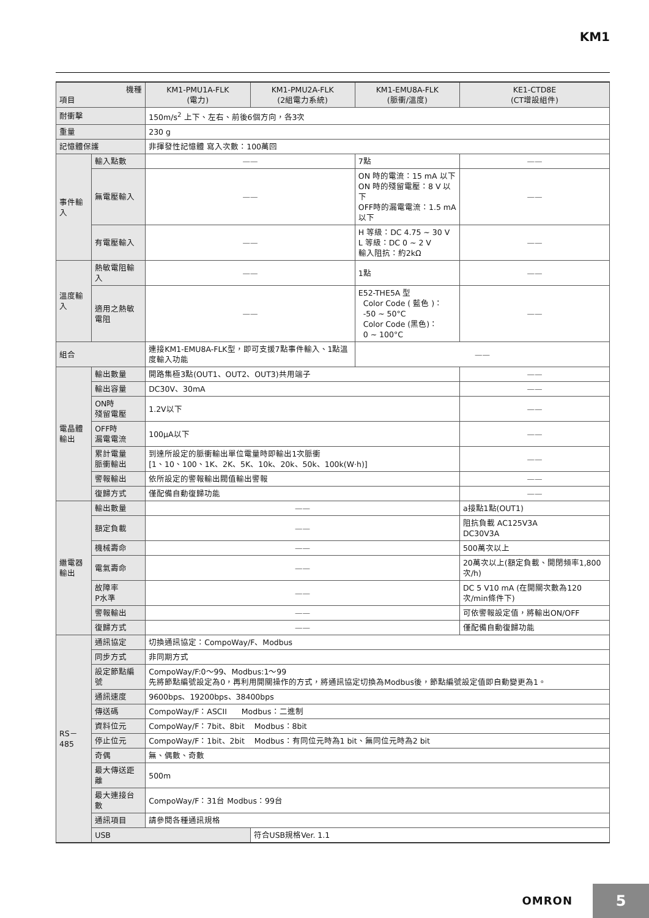KM1
| 機種 項目 | | KM1-PMU1A-FLK (電力) | KM1-PMU2A-FLK (2組電力系統) | KM1-EMU8A-FLK (脈衝/溫度) | KE1-CTD8E (CT增設組件) |
| --- | --- | --- | --- | --- | --- |
| 耐衝擊 | | 150m/s<sup>2</sup> 上下、左右、前後6個方向，各3次 | | | |
| 重量 | | 230 g | | | |
| 記憶體保護 | | 非揮發性記憶體 寫入次數：100萬回 | | | |
| 事件輸入 | 輸入點數 | —— | | 7點 | —— |
| | 無電壓輸入 | —— | | ON 時的電流：15 mA 以下 ON 時的殘留電壓：8 V 以下 OFF時的漏電電流：1.5 mA 以下 | —— |
| | 有電壓輸入 | —— | | H 等級：DC 4.75 ~ 30 V L 等級：DC 0 ~ 2 V 輸入阻抗：約2kΩ | —— |
| 溫度輸入 | 熱敏電阻輸入 | —— | | 1點 | —— |
| | 適用之熱敏電阻 | —— | | E52-THE5A 型 Color Code ( 藍色 )： -50 ~ 50°C Color Code (黑色)： 0 ~ 100°C | —— |
| 組合 | | 連接KM1-EMU8A-FLK型，即可支援7點事件輸入、1點溫度輸入功能 | | —— | |
| 電晶體 輸出 | 輸出數量 | 開路集極3點(OUT1、OUT2、OUT3)共用端子 | | | —— |
| | 輸出容量 | DC30V、30mA | | | —— |
| | ON時 殘留電壓 | 1.2V以下 | | | —— |
| | OFF時 漏電電流 | 100μA以下 | | | —— |
| | 累計電量 脈衝輸出 | 到達所設定的脈衝輸出單位電量時即輸出1次脈衝 [1、10、100、1K、2K、5K、10k、20k、50k、100k(W·h)] | | | —— |
| | 警報輸出 | 依所設定的警報輸出閥值輸出警報 | | | —— |
| | 復歸方式 | 僅配備自動復歸功能 | | | —— |
| 繼電器 輸出 | 輸出數量 | —— | | | a接點1點(OUT1) |
| | 額定負載 | —— | | | 阻抗負載 AC125V3A DC30V3A |
| | 機械壽命 | —— | | | 500萬次以上 |
| | 電氣壽命 | —— | | | 20萬次以上(額定負載、開閉頻率1,800次/h) |
| | 故障率 P水準 | —— | | | DC 5 V10 mA (在開關次數為120次/min條件下) |
| | 警報輸出 | —— | | | 可依警報設定值，將輸出ON/OFF |
| | 復歸方式 | —— | | | 僅配備自動復歸功能 |
| RS－485 | 通訊協定 | 切換通訊協定：CompoWay/F、Modbus | | | |
| | 同步方式 | 非同期方式 | | | |
| | 設定節點編號 | CompoWay/F:0～99、Modbus:1～99 先將節點編號設定為0，再利用開關操作的方式，將通訊協定切換為Modbus後，節點編號設定值即自動變更為1。 | | | |
| | 通訊速度 | 9600bps、19200bps、38400bps | | | |
| | 傳送碼 | CompoWay/F：ASCII Modbus：二進制 | | | |
| | 資料位元 | CompoWay/F：7bit、8bit Modbus：8bit | | | |
| | 停止位元 | CompoWay/F：1bit、2bit Modbus：有同位元時為1 bit、無同位元時為2 bit | | | |
| | 奇偶 | 無、偶數、奇數 | | | |
| | 最大傳送距離 | 500m | | | |
| | 最大連接台數 | CompoWay/F：31台 Modbus：99台 | | | |
| | 通訊項目 | 請參閱各種通訊規格 | | | |
| | USB | | 符合USB規格Ver. 1.1 | | |
OMRON
5